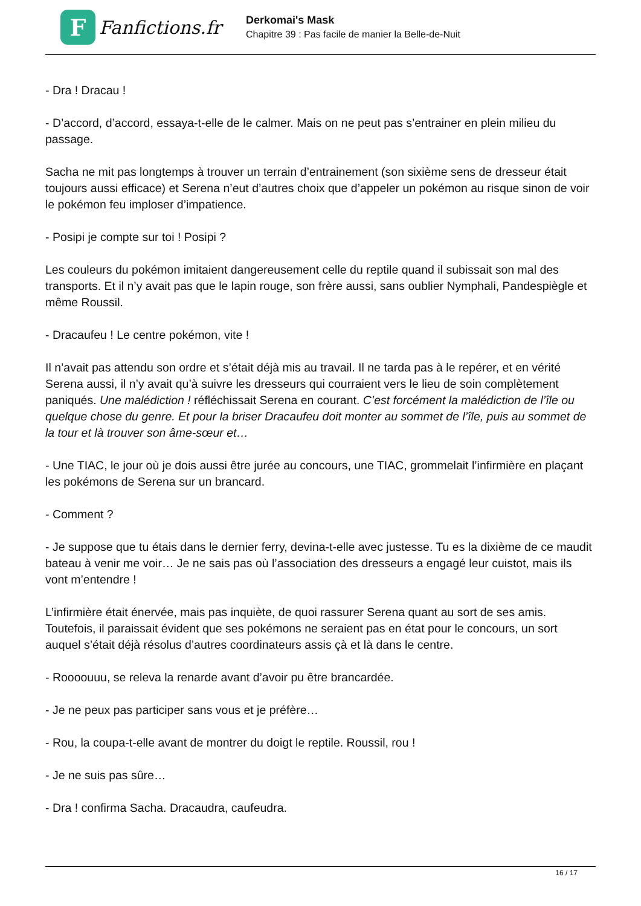F
Fanfictions.fr
Derkomai's Mask
Chapitre 39 : Pas facile de manier la Belle-de-Nuit
- Dra ! Dracau !
- D’accord, d’accord, essaya-t-elle de le calmer. Mais on ne peut pas s’entrainer en plein milieu du passage.
Sacha ne mit pas longtemps à trouver un terrain d’entrainement (son sixième sens de dresseur était toujours aussi efficace) et Serena n’eut d’autres choix que d’appeler un pokémon au risque sinon de voir le pokémon feu imploser d’impatience.
- Posipi je compte sur toi ! Posipi ?
Les couleurs du pokémon imitaient dangereusement celle du reptile quand il subissait son mal des transports. Et il n’y avait pas que le lapin rouge, son frère aussi, sans oublier Nymphali, Pandespiègle et même Roussil.
- Dracaufeu ! Le centre pokémon, vite !
Il n’avait pas attendu son ordre et s’était déjà mis au travail. Il ne tarda pas à le repérer, et en vérité Serena aussi, il n’y avait qu’à suivre les dresseurs qui courraient vers le lieu de soin complètement paniqués. Une malédiction ! réfléchissait Serena en courant. C’est forcément la malédiction de l’île ou quelque chose du genre. Et pour la briser Dracaufeu doit monter au sommet de l’île, puis au sommet de la tour et là trouver son âme-sœur et…
- Une TIAC, le jour où je dois aussi être jurée au concours, une TIAC, grommelait l’infirmière en plaçant les pokémons de Serena sur un brancard.
- Comment ?
- Je suppose que tu étais dans le dernier ferry, devina-t-elle avec justesse. Tu es la dixième de ce maudit bateau à venir me voir… Je ne sais pas où l’association des dresseurs a engagé leur cuistot, mais ils vont m’entendre !
L’infirmière était énervée, mais pas inquiète, de quoi rassurer Serena quant au sort de ses amis. Toutefois, il paraissait évident que ses pokémons ne seraient pas en état pour le concours, un sort auquel s’était déjà résolus d’autres coordinateurs assis çà et là dans le centre.
- Roooouuu, se releva la renarde avant d’avoir pu être brancardée.
- Je ne peux pas participer sans vous et je préfère…
- Rou, la coupa-t-elle avant de montrer du doigt le reptile. Roussil, rou !
- Je ne suis pas sûre…
- Dra ! confirma Sacha. Dracaudra, caufeudra.
16 / 17